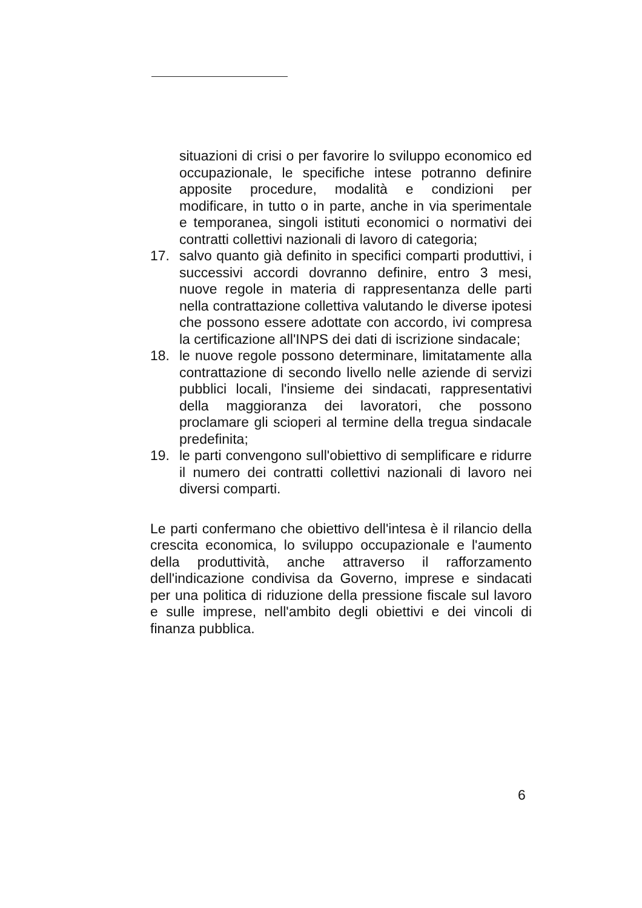situazioni di crisi o per favorire lo sviluppo economico ed occupazionale, le specifiche intese potranno definire apposite procedure, modalità e condizioni per modificare, in tutto o in parte, anche in via sperimentale e temporanea, singoli istituti economici o normativi dei contratti collettivi nazionali di lavoro di categoria;
17. salvo quanto già definito in specifici comparti produttivi, i successivi accordi dovranno definire, entro 3 mesi, nuove regole in materia di rappresentanza delle parti nella contrattazione collettiva valutando le diverse ipotesi che possono essere adottate con accordo, ivi compresa la certificazione all'INPS dei dati di iscrizione sindacale;
18. le nuove regole possono determinare, limitatamente alla contrattazione di secondo livello nelle aziende di servizi pubblici locali, l'insieme dei sindacati, rappresentativi della maggioranza dei lavoratori, che possono proclamare gli scioperi al termine della tregua sindacale predefinita;
19. le parti convengono sull'obiettivo di semplificare e ridurre il numero dei contratti collettivi nazionali di lavoro nei diversi comparti.
Le parti confermano che obiettivo dell'intesa è il rilancio della crescita economica, lo sviluppo occupazionale e l'aumento della produttività, anche attraverso il rafforzamento dell'indicazione condivisa da Governo, imprese e sindacati per una politica di riduzione della pressione fiscale sul lavoro e sulle imprese, nell'ambito degli obiettivi e dei vincoli di finanza pubblica.
6